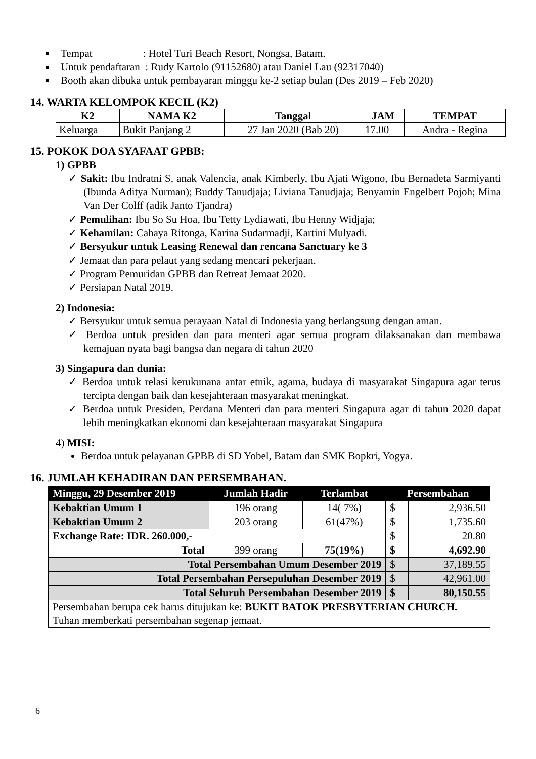Tempat : Hotel Turi Beach Resort, Nongsa, Batam.
Untuk pendaftaran : Rudy Kartolo (91152680) atau Daniel Lau (92317040)
Booth akan dibuka untuk pembayaran minggu ke-2 setiap bulan (Des 2019 – Feb 2020)
14. WARTA KELOMPOK KECIL (K2)
| K2 | NAMA K2 | Tanggal | JAM | TEMPAT |
| --- | --- | --- | --- | --- |
| Keluarga | Bukit Panjang 2 | 27 Jan 2020 (Bab 20) | 17.00 | Andra - Regina |
15. POKOK DOA SYAFAAT GPBB:
1) GPBB
✓ Sakit: Ibu Indratni S, anak Valencia, anak Kimberly, Ibu Ajati Wigono, Ibu Bernadeta Sarmiyanti (Ibunda Aditya Nurman); Buddy Tanudjaja; Liviana Tanudjaja; Benyamin Engelbert Pojoh; Mina Van Der Colff (adik Janto Tjandra)
✓ Pemulihan: Ibu So Su Hoa, Ibu Tetty Lydiawati, Ibu Henny Widjaja;
✓ Kehamilan: Cahaya Ritonga, Karina Sudarmadji, Kartini Mulyadi.
✓ Bersyukur untuk Leasing Renewal dan rencana Sanctuary ke 3
✓ Jemaat dan para pelaut yang sedang mencari pekerjaan.
✓ Program Pemuridan GPBB dan Retreat Jemaat 2020.
✓ Persiapan Natal 2019.
2) Indonesia:
✓ Bersyukur untuk semua perayaan Natal di Indonesia yang berlangsung dengan aman.
✓ Berdoa untuk presiden dan para menteri agar semua program dilaksanakan dan membawa kemajuan nyata bagi bangsa dan negara di tahun 2020
3) Singapura dan dunia:
✓ Berdoa untuk relasi kerukunana antar etnik, agama, budaya di masyarakat Singapura agar terus tercipta dengan baik dan kesejahteraan masyarakat meningkat.
✓ Berdoa untuk Presiden, Perdana Menteri dan para menteri Singapura agar di tahun 2020 dapat lebih meningkatkan ekonomi dan kesejahteraan masyarakat Singapura
4) MISI:
Berdoa untuk pelayanan GPBB di SD Yobel, Batam dan SMK Bopkri, Yogya.
16. JUMLAH KEHADIRAN DAN PERSEMBAHAN.
| Minggu, 29 Desember 2019 | Jumlah Hadir | Terlambat | Persembahan | |
| --- | --- | --- | --- | --- |
| Kebaktian Umum 1 | 196 orang | 14( 7%) | $ | 2,936.50 |
| Kebaktian Umum 2 | 203 orang | 61(47%) | $ | 1,735.60 |
| Exchange Rate: IDR. 260.000,- | | | $ | 20.80 |
| Total | 399 orang | 75(19%) | $ | 4,692.90 |
| Total Persembahan Umum Desember 2019 | | | $ | 37,189.55 |
| Total Persembahan Persepuluhan Desember 2019 | | | $ | 42,961.00 |
| Total Seluruh Persembahan Desember 2019 | | | $ | 80,150.55 |
| Persembahan berupa cek harus ditujukan ke: BUKIT BATOK PRESBYTERIAN CHURCH. Tuhan memberkati persembahan segenap jemaat. | | | | |
6